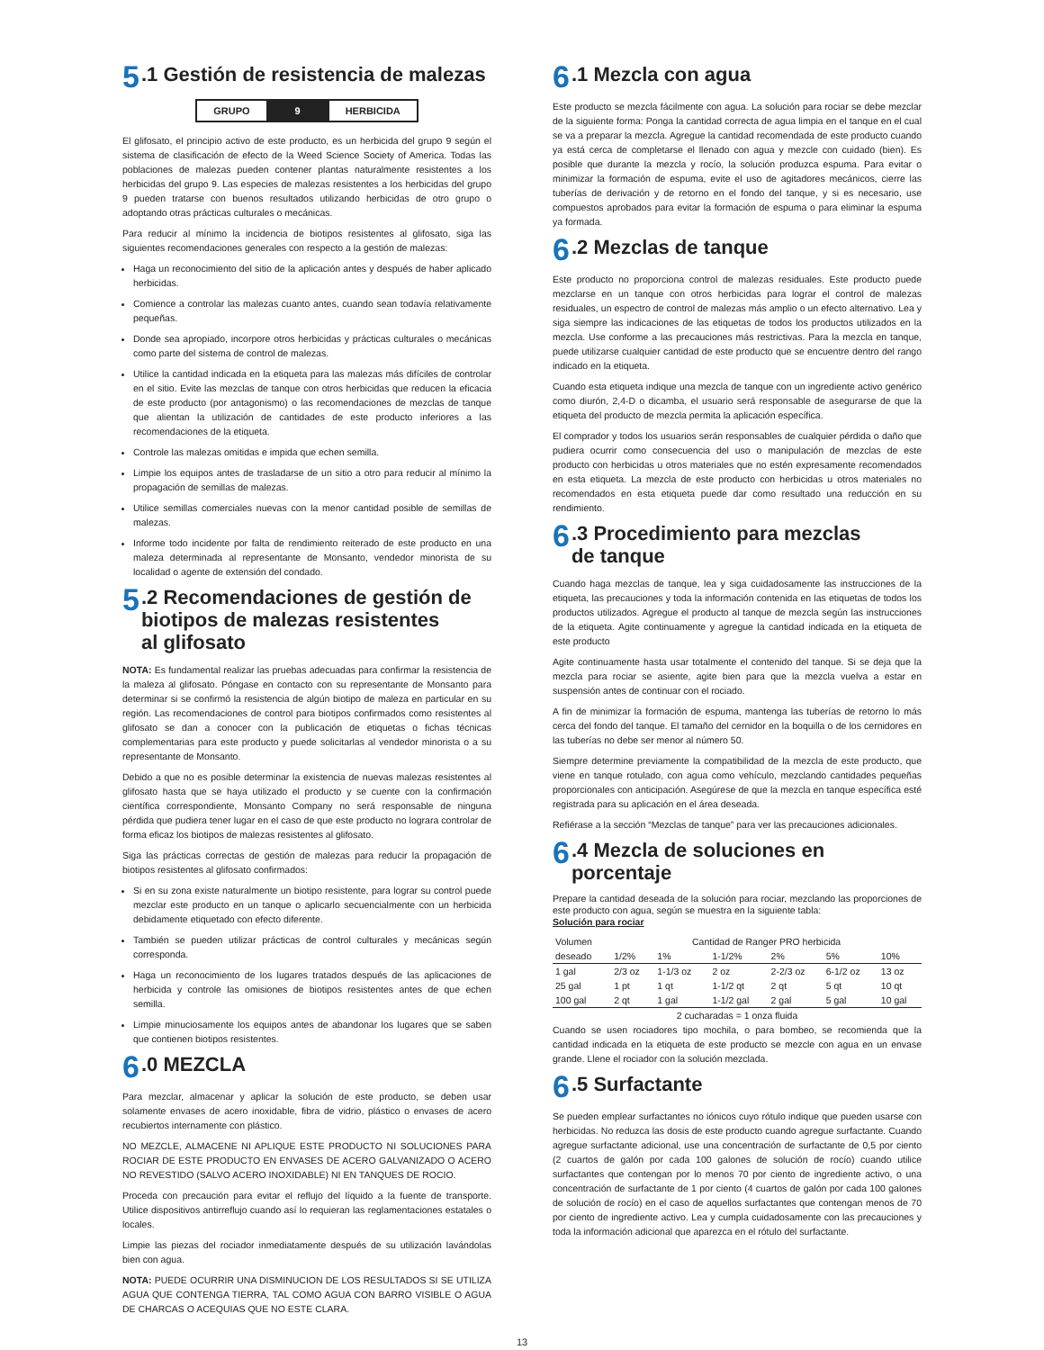5.1 Gestión de resistencia de malezas
| GRUPO | 9 | HERBICIDA |
El glifosato, el principio activo de este producto, es un herbicida del grupo 9 según el sistema de clasificación de efecto de la Weed Science Society of America. Todas las poblaciones de malezas pueden contener plantas naturalmente resistentes a los herbicidas del grupo 9. Las especies de malezas resistentes a los herbicidas del grupo 9 pueden tratarse con buenos resultados utilizando herbicidas de otro grupo o adoptando otras prácticas culturales o mecánicas.
Para reducir al mínimo la incidencia de biotipos resistentes al glifosato, siga las siguientes recomendaciones generales con respecto a la gestión de malezas:
Haga un reconocimiento del sitio de la aplicación antes y después de haber aplicado herbicidas.
Comience a controlar las malezas cuanto antes, cuando sean todavía relativamente pequeñas.
Donde sea apropiado, incorpore otros herbicidas y prácticas culturales o mecánicas como parte del sistema de control de malezas.
Utilice la cantidad indicada en la etiqueta para las malezas más difíciles de controlar en el sitio. Evite las mezclas de tanque con otros herbicidas que reducen la eficacia de este producto (por antagonismo) o las recomendaciones de mezclas de tanque que alientan la utilización de cantidades de este producto inferiores a las recomendaciones de la etiqueta.
Controle las malezas omitidas e impida que echen semilla.
Limpie los equipos antes de trasladarse de un sitio a otro para reducir al mínimo la propagación de semillas de malezas.
Utilice semillas comerciales nuevas con la menor cantidad posible de semillas de malezas.
Informe todo incidente por falta de rendimiento reiterado de este producto en una maleza determinada al representante de Monsanto, vendedor minorista de su localidad o agente de extensión del condado.
5.2 Recomendaciones de gestión de
biotipos de malezas resistentes
al glifosato
NOTA: Es fundamental realizar las pruebas adecuadas para confirmar la resistencia de la maleza al glifosato. Póngase en contacto con su representante de Monsanto para determinar si se confirmó la resistencia de algún biotipo de maleza en particular en su región. Las recomendaciones de control para biotipos confirmados como resistentes al glifosato se dan a conocer con la publicación de etiquetas o fichas técnicas complementarias para este producto y puede solicitarlas al vendedor minorista o a su representante de Monsanto.
Debido a que no es posible determinar la existencia de nuevas malezas resistentes al glifosato hasta que se haya utilizado el producto y se cuente con la confirmación científica correspondiente, Monsanto Company no será responsable de ninguna pérdida que pudiera tener lugar en el caso de que este producto no lograra controlar de forma eficaz los biotipos de malezas resistentes al glifosato.
Siga las prácticas correctas de gestión de malezas para reducir la propagación de biotipos resistentes al glifosato confirmados:
Si en su zona existe naturalmente un biotipo resistente, para lograr su control puede mezclar este producto en un tanque o aplicarlo secuencialmente con un herbicida debidamente etiquetado con efecto diferente.
También se pueden utilizar prácticas de control culturales y mecánicas según corresponda.
Haga un reconocimiento de los lugares tratados después de las aplicaciones de herbicida y controle las omisiones de biotipos resistentes antes de que echen semilla.
Limpie minuciosamente los equipos antes de abandonar los lugares que se saben que contienen biotipos resistentes.
6.0 MEZCLA
Para mezclar, almacenar y aplicar la solución de este producto, se deben usar solamente envases de acero inoxidable, fibra de vidrio, plástico o envases de acero recubiertos internamente con plástico.
NO MEZCLE, ALMACENE NI APLIQUE ESTE PRODUCTO NI SOLUCIONES PARA ROCIAR DE ESTE PRODUCTO EN ENVASES DE ACERO GALVANIZADO O ACERO NO REVESTIDO (SALVO ACERO INOXIDABLE) NI EN TANQUES DE ROCIO.
Proceda con precaución para evitar el reflujo del líquido a la fuente de transporte. Utilice dispositivos antirreflujo cuando así lo requieran las reglamentaciones estatales o locales.
Limpie las piezas del rociador inmediatamente después de su utilización lavándolas bien con agua.
NOTA: PUEDE OCURRIR UNA DISMINUCION DE LOS RESULTADOS SI SE UTILIZA AGUA QUE CONTENGA TIERRA, TAL COMO AGUA CON BARRO VISIBLE O AGUA DE CHARCAS O ACEQUIAS QUE NO ESTE CLARA.
6.1 Mezcla con agua
Este producto se mezcla fácilmente con agua. La solución para rociar se debe mezclar de la siguiente forma: Ponga la cantidad correcta de agua limpia en el tanque en el cual se va a preparar la mezcla. Agregue la cantidad recomendada de este producto cuando ya está cerca de completarse el llenado con agua y mezcle con cuidado (bien). Es posible que durante la mezcla y rocío, la solución produzca espuma. Para evitar o minimizar la formación de espuma, evite el uso de agitadores mecánicos, cierre las tuberías de derivación y de retorno en el fondo del tanque, y si es necesario, use compuestos aprobados para evitar la formación de espuma o para eliminar la espuma ya formada.
6.2 Mezclas de tanque
Este producto no proporciona control de malezas residuales. Este producto puede mezclarse en un tanque con otros herbicidas para lograr el control de malezas residuales, un espectro de control de malezas más amplio o un efecto alternativo. Lea y siga siempre las indicaciones de las etiquetas de todos los productos utilizados en la mezcla. Use conforme a las precauciones más restrictivas. Para la mezcla en tanque, puede utilizarse cualquier cantidad de este producto que se encuentre dentro del rango indicado en la etiqueta.
Cuando esta etiqueta indique una mezcla de tanque con un ingrediente activo genérico como diurón, 2,4-D o dicamba, el usuario será responsable de asegurarse de que la etiqueta del producto de mezcla permita la aplicación específica.
El comprador y todos los usuarios serán responsables de cualquier pérdida o daño que pudiera ocurrir como consecuencia del uso o manipulación de mezclas de este producto con herbicidas u otros materiales que no estén expresamente recomendados en esta etiqueta. La mezcla de este producto con herbicidas u otros materiales no recomendados en esta etiqueta puede dar como resultado una reducción en su rendimiento.
6.3 Procedimiento para mezclas
de tanque
Cuando haga mezclas de tanque, lea y siga cuidadosamente las instrucciones de la etiqueta, las precauciones y toda la información contenida en las etiquetas de todos los productos utilizados. Agregue el producto al tanque de mezcla según las instrucciones de la etiqueta. Agite continuamente y agregue la cantidad indicada en la etiqueta de este producto
Agite continuamente hasta usar totalmente el contenido del tanque. Si se deja que la mezcla para rociar se asiente, agite bien para que la mezcla vuelva a estar en suspensión antes de continuar con el rociado.
A fin de minimizar la formación de espuma, mantenga las tuberías de retorno lo más cerca del fondo del tanque. El tamaño del cernidor en la boquilla o de los cernidores en las tuberías no debe ser menor al número 50.
Siempre determine previamente la compatibilidad de la mezcla de este producto, que viene en tanque rotulado, con agua como vehículo, mezclando cantidades pequeñas proporcionales con anticipación. Asegúrese de que la mezcla en tanque específica esté registrada para su aplicación en el área deseada.
Refiérase a la sección “Mezclas de tanque” para ver las precauciones adicionales.
6.4 Mezcla de soluciones en
porcentaje
Prepare la cantidad deseada de la solución para rociar, mezclando las proporciones de este producto con agua, según se muestra en la siguiente tabla:
Solución para rociar
| Volumen deseado | Cantidad de Ranger PRO herbicida | | | | | |
| --- | --- | --- | --- | --- | --- | --- |
| | 1/2% | 1% | 1-1/2% | 2% | 5% | 10% |
| 1 gal | 2/3 oz | 1-1/3 oz | 2 oz | 2-2/3 oz | 6-1/2 oz | 13 oz |
| 25 gal | 1 pt | 1 qt | 1-1/2 qt | 2 qt | 5 qt | 10 qt |
| 100 gal | 2 qt | 1 gal | 1-1/2 gal | 2 gal | 5 gal | 10 gal |
| 2 cucharadas = 1 onza fluida | | | | | | |
Cuando se usen rociadores tipo mochila, o para bombeo, se recomienda que la cantidad indicada en la etiqueta de este producto se mezcle con agua en un envase grande. Llene el rociador con la solución mezclada.
6.5 Surfactante
Se pueden emplear surfactantes no iónicos cuyo rótulo indique que pueden usarse con herbicidas. No reduzca las dosis de este producto cuando agregue surfactante. Cuando agregue surfactante adicional, use una concentración de surfactante de 0,5 por ciento (2 cuartos de galón por cada 100 galones de solución de rocío) cuando utilice surfactantes que contengan por lo menos 70 por ciento de ingrediente activo, o una concentración de surfactante de 1 por ciento (4 cuartos de galón por cada 100 galones de solución de rocío) en el caso de aquellos surfactantes que contengan menos de 70 por ciento de ingrediente activo. Lea y cumpla cuidadosamente con las precauciones y toda la información adicional que aparezca en el rótulo del surfactante.
13